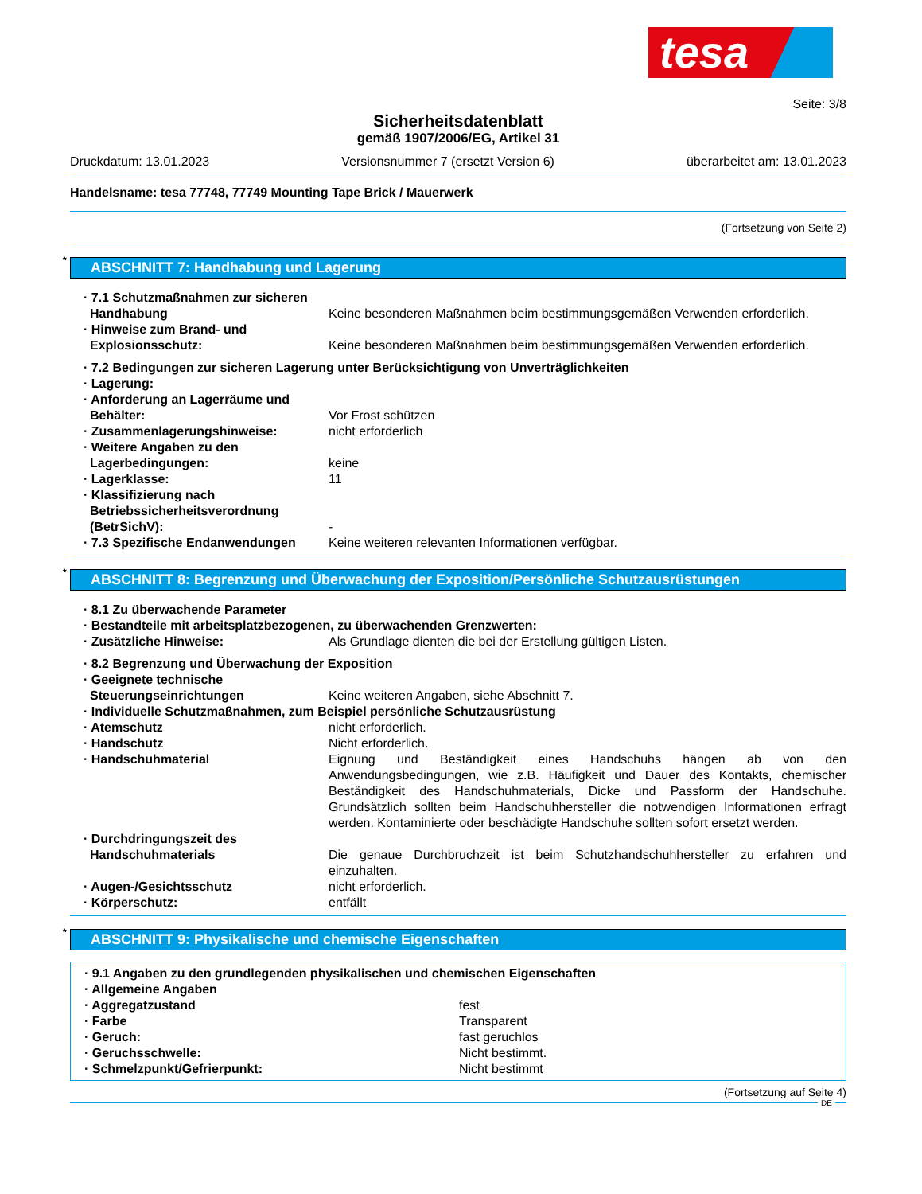tesa
Seite: 3/8
Sicherheitsdatenblatt
gemäß 1907/2006/EG, Artikel 31
Druckdatum: 13.01.2023 Versionsnummer 7 (ersetzt Version 6) überarbeitet am: 13.01.2023
Handelsname: tesa 77748, 77749 Mounting Tape Brick / Mauerwerk
(Fortsetzung von Seite 2)
* ABSCHNITT 7: Handhabung und Lagerung
· 7.1 Schutzmaßnahmen zur sicheren Handhabung
Keine besonderen Maßnahmen beim bestimmungsgemäßen Verwenden erforderlich.
· Hinweise zum Brand- und Explosionsschutz:
Keine besonderen Maßnahmen beim bestimmungsgemäßen Verwenden erforderlich.
· 7.2 Bedingungen zur sicheren Lagerung unter Berücksichtigung von Unverträglichkeiten
· Lagerung:
· Anforderung an Lagerräume und Behälter:
Vor Frost schützen
· Zusammenlagerungshinweise: nicht erforderlich
· Weitere Angaben zu den Lagerbedingungen:
keine
· Lagerklasse: 11
· Klassifizierung nach Betriebssicherheitsverordnung (BetrSichV):
-
· 7.3 Spezifische Endanwendungen
Keine weiteren relevanten Informationen verfügbar.
* ABSCHNITT 8: Begrenzung und Überwachung der Exposition/Persönliche Schutzausrüstungen
· 8.1 Zu überwachende Parameter
· Bestandteile mit arbeitsplatzbezogenen, zu überwachenden Grenzwerten:
· Zusätzliche Hinweise: Als Grundlage dienten die bei der Erstellung gültigen Listen.
· 8.2 Begrenzung und Überwachung der Exposition
· Geeignete technische Steuerungseinrichtungen
Keine weiteren Angaben, siehe Abschnitt 7.
· Individuelle Schutzmaßnahmen, zum Beispiel persönliche Schutzausrüstung
· Atemschutz nicht erforderlich.
· Handschutz Nicht erforderlich.
· Handschuhmaterial Eignung und Beständigkeit eines Handschuhs hängen ab von den Anwendungsbedingungen, wie z.B. Häufigkeit und Dauer des Kontakts, chemischer Beständigkeit des Handschuhmaterials, Dicke und Passform der Handschuhe. Grundsätzlich sollten beim Handschuhhersteller die notwendigen Informationen erfragt werden. Kontaminierte oder beschädigte Handschuhe sollten sofort ersetzt werden.
· Durchdringungszeit des Handschuhmaterials
Die genaue Durchbruchzeit ist beim Schutzhandschuhhersteller zu erfahren und einzuhalten.
· Augen-/Gesichtsschutz nicht erforderlich.
· Körperschutz: entfällt
* ABSCHNITT 9: Physikalische und chemische Eigenschaften
· 9.1 Angaben zu den grundlegenden physikalischen und chemischen Eigenschaften
· Allgemeine Angaben
· Aggregatzustand fest
· Farbe Transparent
· Geruch: fast geruchlos
· Geruchsschwelle: Nicht bestimmt.
· Schmelzpunkt/Gefrierpunkt: Nicht bestimmt
(Fortsetzung auf Seite 4)
DE